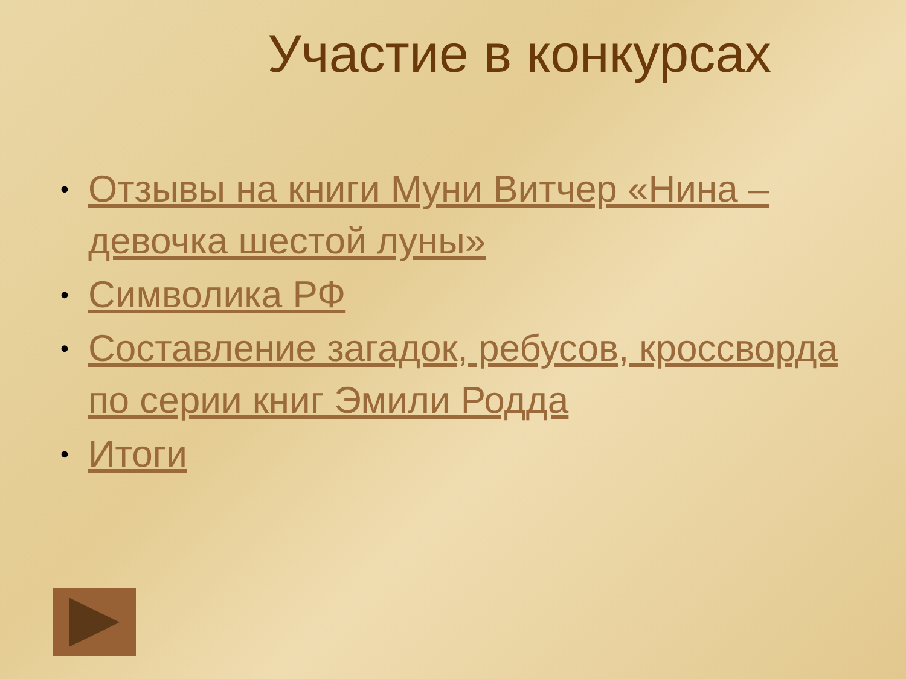Участие в конкурсах
• Отзывы на книги Муни Витчер «Нина – девочка шестой луны»
• Символика РФ
• Составление загадок, ребусов, кроссворда по серии книг Эмили Родда
• Итоги